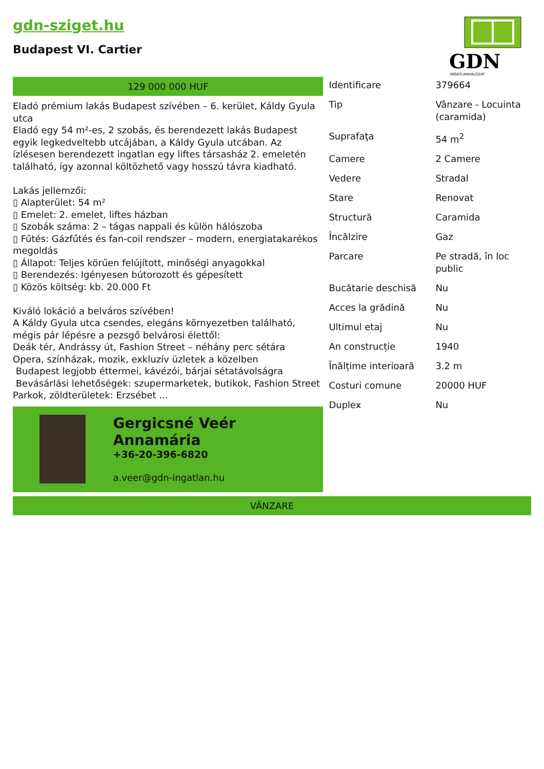gdn-sziget.hu
Budapest VI. Cartier
GDN
INGATLANHÁLÓZAT
129 000 000 HUF
Eladó prémium lakás Budapest szívében – 6. kerület, Káldy Gyula utca
Eladó egy 54 m²-es, 2 szobás, és berendezett lakás Budapest egyik legkedveltebb utcájában, a Káldy Gyula utcában. Az ízlésesen berendezett ingatlan egy liftes társasház 2. emeletén található, így azonnal költözhető vagy hosszú távra kiadható.
Lakás jellemzői:
▯ Alapterület: 54 m²
▯ Emelet: 2. emelet, liftes házban
▯ Szobák száma: 2 – tágas nappali és külön hálószoba
▯ Fűtés: Gázfűtés és fan-coil rendszer – modern, energiatakarékos megoldás
▯ Állapot: Teljes körűen felújított, minőségi anyagokkal
▯ Berendezés: Igényesen bútorozott és gépesített
▯ Közös költség: kb. 20.000 Ft
Kiváló lokáció a belváros szívében!
A Káldy Gyula utca csendes, elegáns környezetben található, mégis pár lépésre a pezsgő belvárosi élettől:
Deák tér, Andrássy út, Fashion Street – néhány perc sétára
Opera, színházak, mozik, exkluzív üzletek a közelben
Budapest legjobb éttermei, kávézói, bárjai sétatávolságra
Bevásárlási lehetőségek: szupermarketek, butikok, Fashion Street
Parkok, zöldterületek: Erzsébet ...
Gergicsné Veér Annamária
+36-20-396-6820
a.veer@gdn-ingatlan.hu
| Identificare | 379664 |
| Tip | Vânzare - Locuinta (caramida) |
| Suprafaţa | 54 m<sup>2</sup> |
| Camere | 2 Camere |
| Vedere | Stradal |
| Stare | Renovat |
| Structură | Caramida |
| Încălzire | Gaz |
| Parcare | Pe stradă, în loc public |
| Bucătarie deschisă | Nu |
| Acces la grădină | Nu |
| Ultimul etaj | Nu |
| An construcție | 1940 |
| Înălțime interioară | 3.2 m |
| Costuri comune | 20000 HUF |
| Duplex | Nu |
VÂNZARE